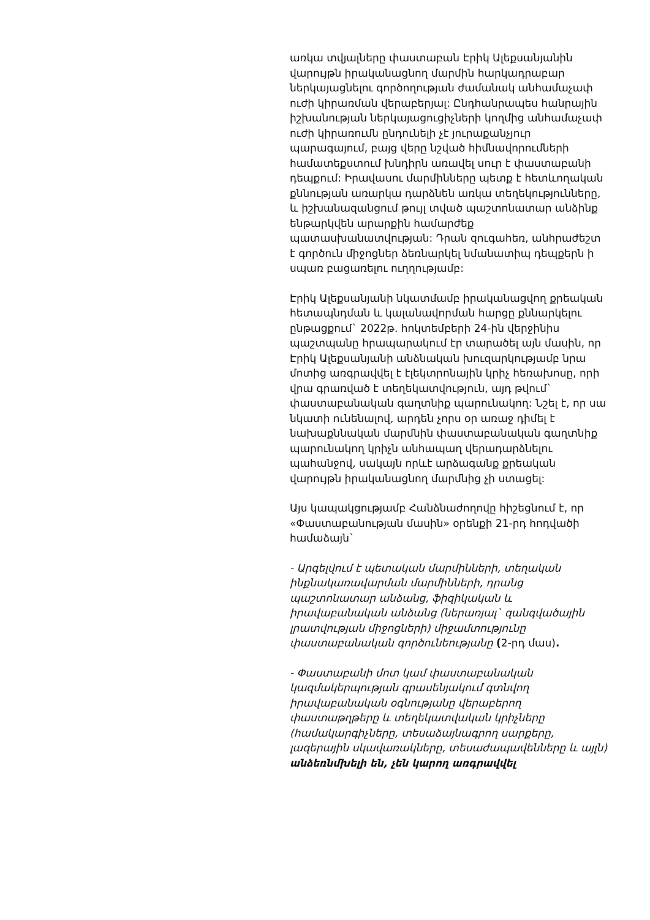առկա տվյալները փաստաբան Էրիկ Ալեքսանյանին վարույթն իրականացնող մարմին հարկադրաբար ներկայացնելու գործողության ժամանակ անհամաչափ ուժի կիրառման վերաբերյալ: Ընդհանրապես հանրային իշխանության ներկայացուցիչների կողմից անհամաչափ ուժի կիրառումն ընդունելի չէ յուրաքանչյուր պարագայում, բայց վերը նշված հիմնավորումների համատեքստում խնդիրն առավել սուր է փաստաբանի դեպքում: Իրավասու մարմինները պետք է հետևողական քննության առարկա դարձնեն առկա տեղեկությունները, և իշխանազանցում թույլ տված պաշտոնատար անձինք ենթարկվեն արարքին համարժեք պատասխանատվության: Դրան զուգահեռ, անհրաժեշտ է գործուն միջոցներ ձեռնարկել նմանատիպ դեպքերն ի սպառ բացառելու ուղղությամբ:
Էրիկ Ալեքսանյանի նկատմամբ իրականացվող քրեական հետապնդման և կալանավորման հարցը քննարկելու ընթացքում` 2022թ. հոկտեմբերի 24-ին վերջինիս պաշտպանը հրապարակում էր տարածել այն մասին, որ Էրիկ Ալեքսանյանի անձնական խուզարկությամբ նրա մոտից առգրավվել է էլեկտրոնային կրիչ հեռախոսը, որի վրա գրառված է տեղեկատվություն, այդ թվում` փաստաբանական գաղտնիք պարունակող: Նշել է, որ սա նկատի ունենալով, արդեն չորս օր առաջ դիմել է նախաքննական մարմնին փաստաբանական գաղտնիք պարունակող կրիչն անհապաղ վերադարձնելու պահանջով, սակայն որևէ արձագանք քրեական վարույթն իրականացնող մարմնից չի ստացել:
Այս կապակցությամբ Հանձնաժողովը հիշեցնում է, որ «Փաստաբանության մասին» օրենքի 21-րդ հոդվածի համաձայն`
- Արգելվում է պետական մարմինների, տեղական ինքնակառավարման մարմինների, դրանց պաշտոնատար անձանց, ֆիզիկական և իրավաբանական անձանց (ներառյալ` զանգվածային լրատվության միջոցների) միջամտությունը փաստաբանական գործունեությանը (2-րդ մաս).
- Փաստաբանի մոտ կամ փաստաբանական կազմակերպության գրասենյակում գտնվող իրավաբանական օգնությանը վերաբերող փաստաթղթերը և տեղեկատվական կրիչները (համակարգիչները, տեսաձայնագրող սարքերը, լազերային սկավառակները, տեսաժապավենները և այլն) անձեռնմխելի են, չեն կարող առգրավվել